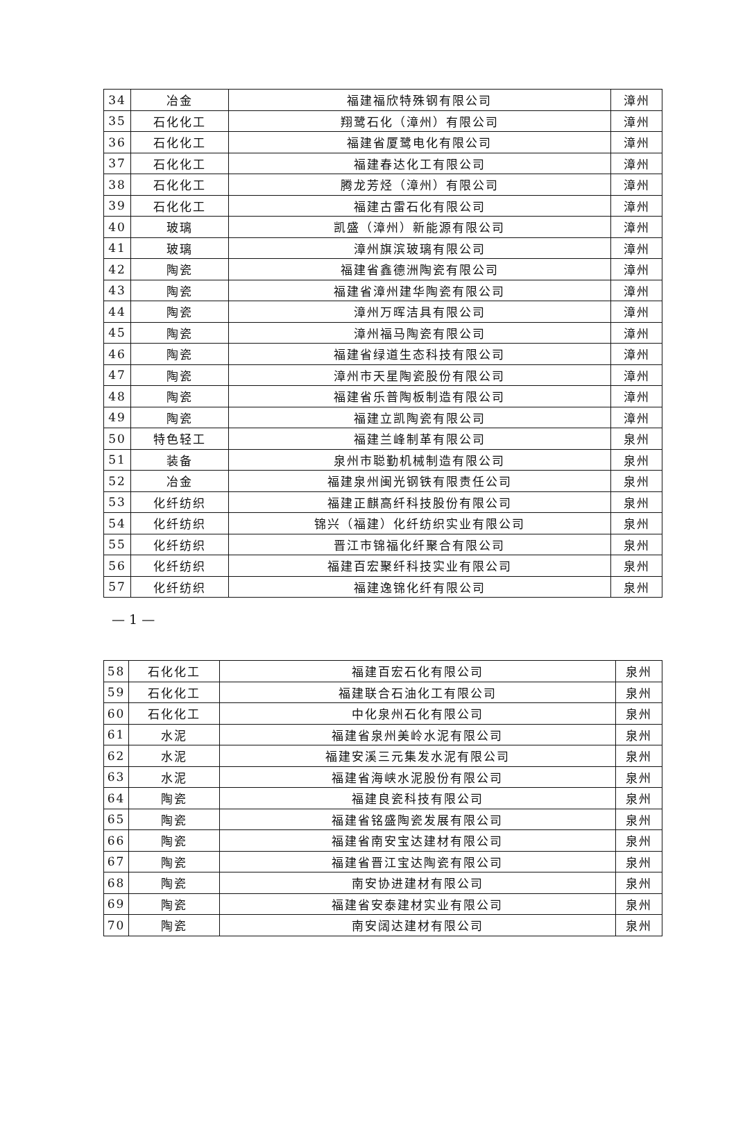| 34 | 冶金 | 福建福欣特殊钢有限公司 | 漳州 |
| 35 | 石化化工 | 翔鹭石化（漳州）有限公司 | 漳州 |
| 36 | 石化化工 | 福建省厦鹭电化有限公司 | 漳州 |
| 37 | 石化化工 | 福建春达化工有限公司 | 漳州 |
| 38 | 石化化工 | 腾龙芳烃（漳州）有限公司 | 漳州 |
| 39 | 石化化工 | 福建古雷石化有限公司 | 漳州 |
| 40 | 玻璃 | 凯盛（漳州）新能源有限公司 | 漳州 |
| 41 | 玻璃 | 漳州旗滨玻璃有限公司 | 漳州 |
| 42 | 陶瓷 | 福建省鑫德洲陶瓷有限公司 | 漳州 |
| 43 | 陶瓷 | 福建省漳州建华陶瓷有限公司 | 漳州 |
| 44 | 陶瓷 | 漳州万晖洁具有限公司 | 漳州 |
| 45 | 陶瓷 | 漳州福马陶瓷有限公司 | 漳州 |
| 46 | 陶瓷 | 福建省绿道生态科技有限公司 | 漳州 |
| 47 | 陶瓷 | 漳州市天星陶瓷股份有限公司 | 漳州 |
| 48 | 陶瓷 | 福建省乐普陶板制造有限公司 | 漳州 |
| 49 | 陶瓷 | 福建立凯陶瓷有限公司 | 漳州 |
| 50 | 特色轻工 | 福建兰峰制革有限公司 | 泉州 |
| 51 | 装备 | 泉州市聪勤机械制造有限公司 | 泉州 |
| 52 | 冶金 | 福建泉州闽光钢铁有限责任公司 | 泉州 |
| 53 | 化纤纺织 | 福建正麒高纤科技股份有限公司 | 泉州 |
| 54 | 化纤纺织 | 锦兴（福建）化纤纺织实业有限公司 | 泉州 |
| 55 | 化纤纺织 | 晋江市锦福化纤聚合有限公司 | 泉州 |
| 56 | 化纤纺织 | 福建百宏聚纤科技实业有限公司 | 泉州 |
| 57 | 化纤纺织 | 福建逸锦化纤有限公司 | 泉州 |
— 1 —
| 58 | 石化化工 | 福建百宏石化有限公司 | 泉州 |
| 59 | 石化化工 | 福建联合石油化工有限公司 | 泉州 |
| 60 | 石化化工 | 中化泉州石化有限公司 | 泉州 |
| 61 | 水泥 | 福建省泉州美岭水泥有限公司 | 泉州 |
| 62 | 水泥 | 福建安溪三元集发水泥有限公司 | 泉州 |
| 63 | 水泥 | 福建省海峡水泥股份有限公司 | 泉州 |
| 64 | 陶瓷 | 福建良瓷科技有限公司 | 泉州 |
| 65 | 陶瓷 | 福建省铭盛陶瓷发展有限公司 | 泉州 |
| 66 | 陶瓷 | 福建省南安宝达建材有限公司 | 泉州 |
| 67 | 陶瓷 | 福建省晋江宝达陶瓷有限公司 | 泉州 |
| 68 | 陶瓷 | 南安协进建材有限公司 | 泉州 |
| 69 | 陶瓷 | 福建省安泰建材实业有限公司 | 泉州 |
| 70 | 陶瓷 | 南安阔达建材有限公司 | 泉州 |